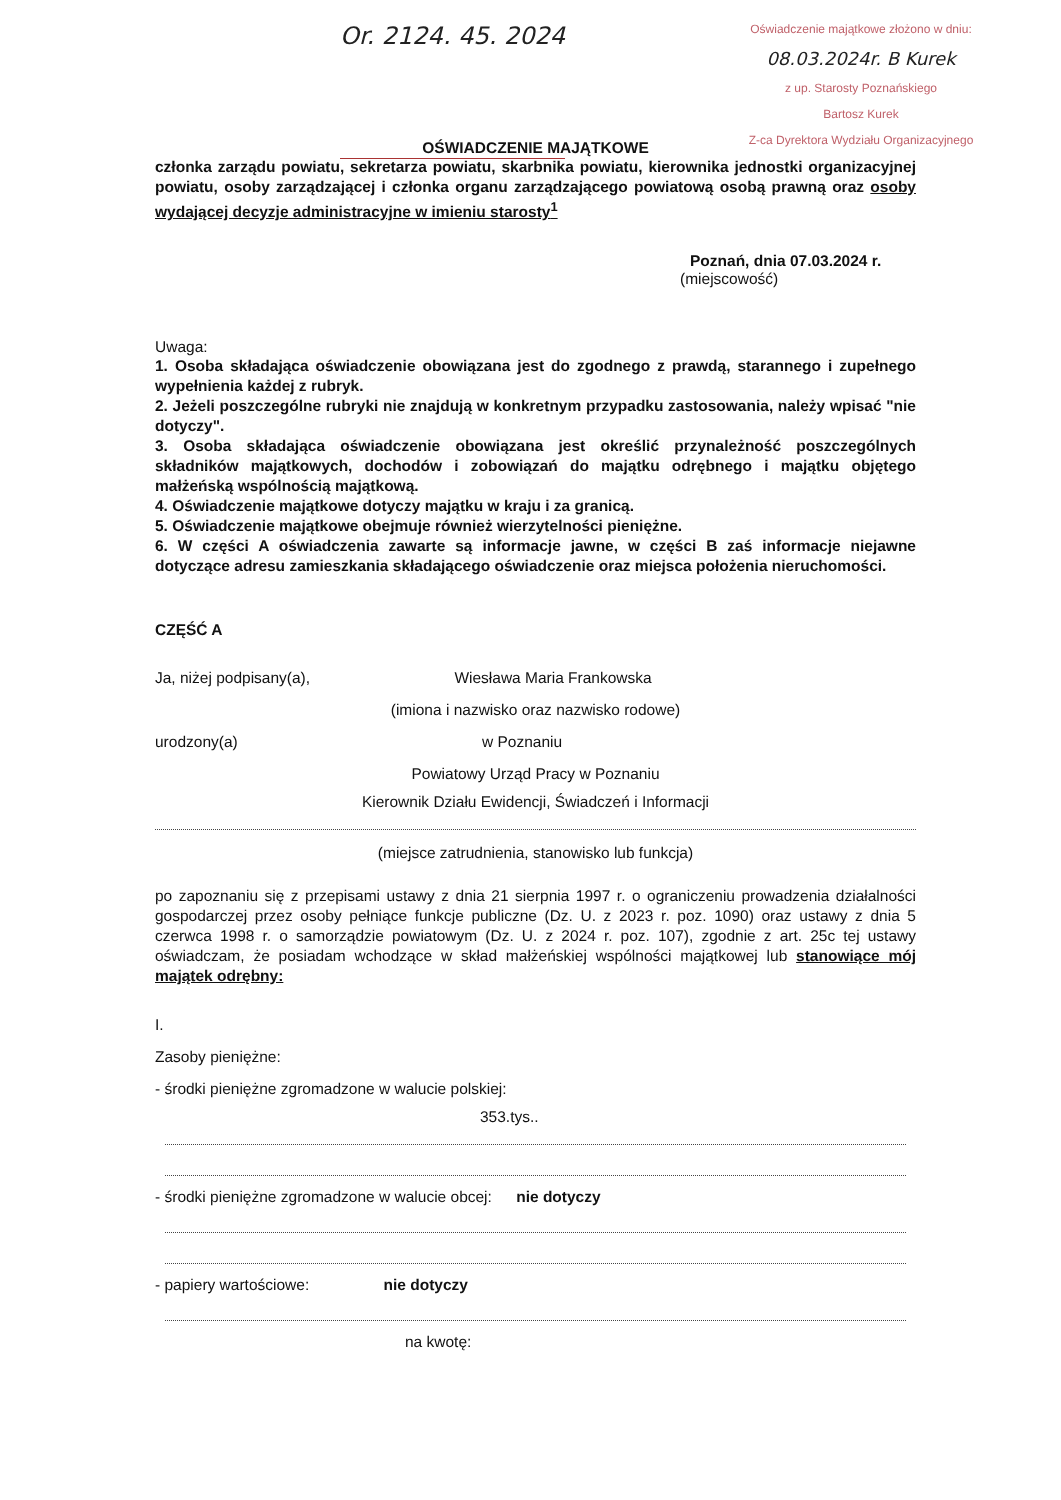Or. 2124. 45. 2024
Oświadczenie majątkowe złożono w dniu:
08.03.2024r. B Kurek
z up. Starosty Poznańskiego
Bartosz Kurek
Z-ca Dyrektora Wydziału Organizacyjnego
OŚWIADCZENIE MAJĄTKOWE
członka zarządu powiatu, sekretarza powiatu, skarbnika powiatu, kierownika jednostki organizacyjnej powiatu, osoby zarządzającej i członka organu zarządzającego powiatową osobą prawną oraz osoby wydającej decyzje administracyjne w imieniu starosty<sup>1</sup>
Poznań, dnia 07.03.2024 r.
(miejscowość)
Uwaga:
1. Osoba składająca oświadczenie obowiązana jest do zgodnego z prawdą, starannego i zupełnego wypełnienia każdej z rubryk.
2. Jeżeli poszczególne rubryki nie znajdują w konkretnym przypadku zastosowania, należy wpisać "nie dotyczy".
3. Osoba składająca oświadczenie obowiązana jest określić przynależność poszczególnych składników majątkowych, dochodów i zobowiązań do majątku odrębnego i majątku objętego małżeńską wspólnością majątkową.
4. Oświadczenie majątkowe dotyczy majątku w kraju i za granicą.
5. Oświadczenie majątkowe obejmuje również wierzytelności pieniężne.
6. W części A oświadczenia zawarte są informacje jawne, w części B zaś informacje niejawne dotyczące adresu zamieszkania składającego oświadczenie oraz miejsca położenia nieruchomości.
CZĘŚĆ A
Ja, niżej podpisany(a), Wiesława Maria Frankowska
(imiona i nazwisko oraz nazwisko rodowe)
urodzony(a) w Poznaniu
Powiatowy Urząd Pracy w Poznaniu
Kierownik Działu Ewidencji, Świadczeń i Informacji
(miejsce zatrudnienia, stanowisko lub funkcja)
po zapoznaniu się z przepisami ustawy z dnia 21 sierpnia 1997 r. o ograniczeniu prowadzenia działalności gospodarczej przez osoby pełniące funkcje publiczne (Dz. U. z 2023 r. poz. 1090) oraz ustawy z dnia 5 czerwca 1998 r. o samorządzie powiatowym (Dz. U. z 2024 r. poz. 107), zgodnie z art. 25c tej ustawy oświadczam, że posiadam wchodzące w skład małżeńskiej wspólności majątkowej lub stanowiące mój majątek odrębny:
I.
Zasoby pieniężne:
- środki pieniężne zgromadzone w walucie polskiej:
353.tys..
- środki pieniężne zgromadzone w walucie obcej: nie dotyczy
- papiery wartościowe: nie dotyczy
na kwotę: